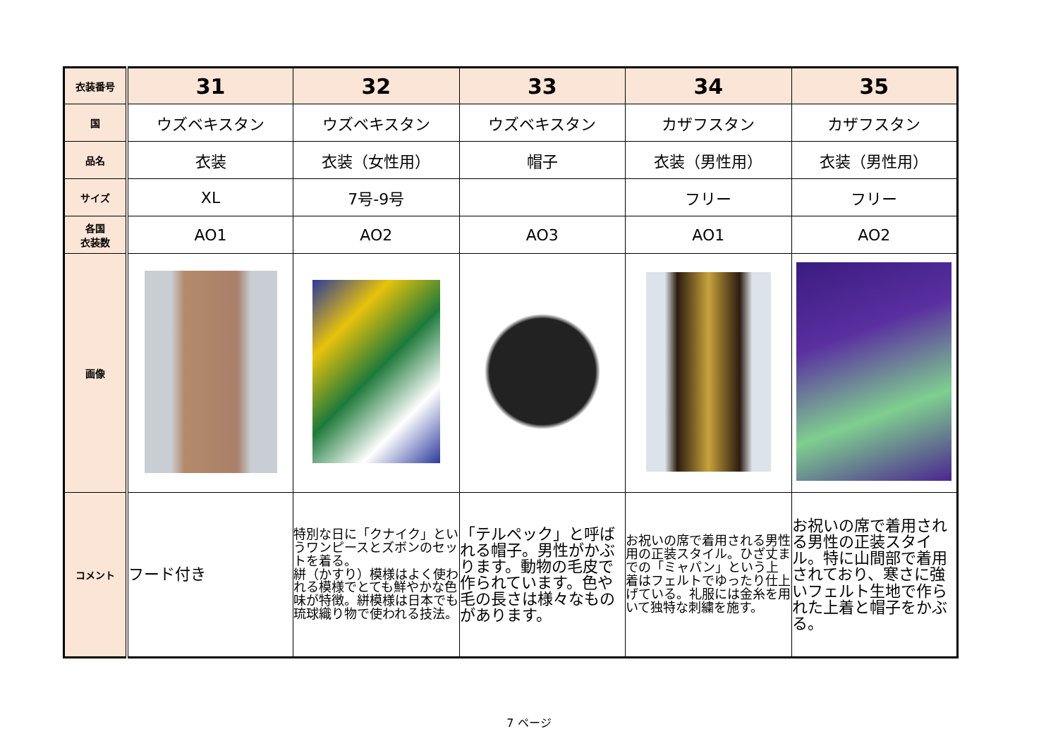| 衣装番号 | 31 | 32 | 33 | 34 | 35 |
| 国 | ウズベキスタン | ウズベキスタン | ウズベキスタン | カザフスタン | カザフスタン |
| 品名 | 衣装 | 衣装（女性用） | 帽子 | 衣装（男性用） | 衣装（男性用） |
| サイズ | XL | 7号-9号 | | フリー | フリー |
| 各国 衣装数 | AO1 | AO2 | AO3 | AO1 | AO2 |
| 画像 | | | | | |
| コメント | フード付き | 特別な日に「クナイク」というワンピースとズボンのセットを着る。 絣（かすり）模様はよく使われる模様でとても鮮やかな色味が特徴。絣模様は日本でも琉球織り物で使われる技法。 | 「テルペック」と呼ばれる帽子。男性がかぶります。動物の毛皮で作られています。色や毛の長さは様々なものがあります。 | お祝いの席で着用される男性用の正装スタイル。ひざ丈までの「ミャパン」という上着はフェルトでゆったり仕上げている。礼服には金糸を用いて独特な刺繍を施す。 | お祝いの席で着用される男性の正装スタイル。特に山間部で着用されており、寒さに強いフェルト生地で作られた上着と帽子をかぶる。 |
7 ページ